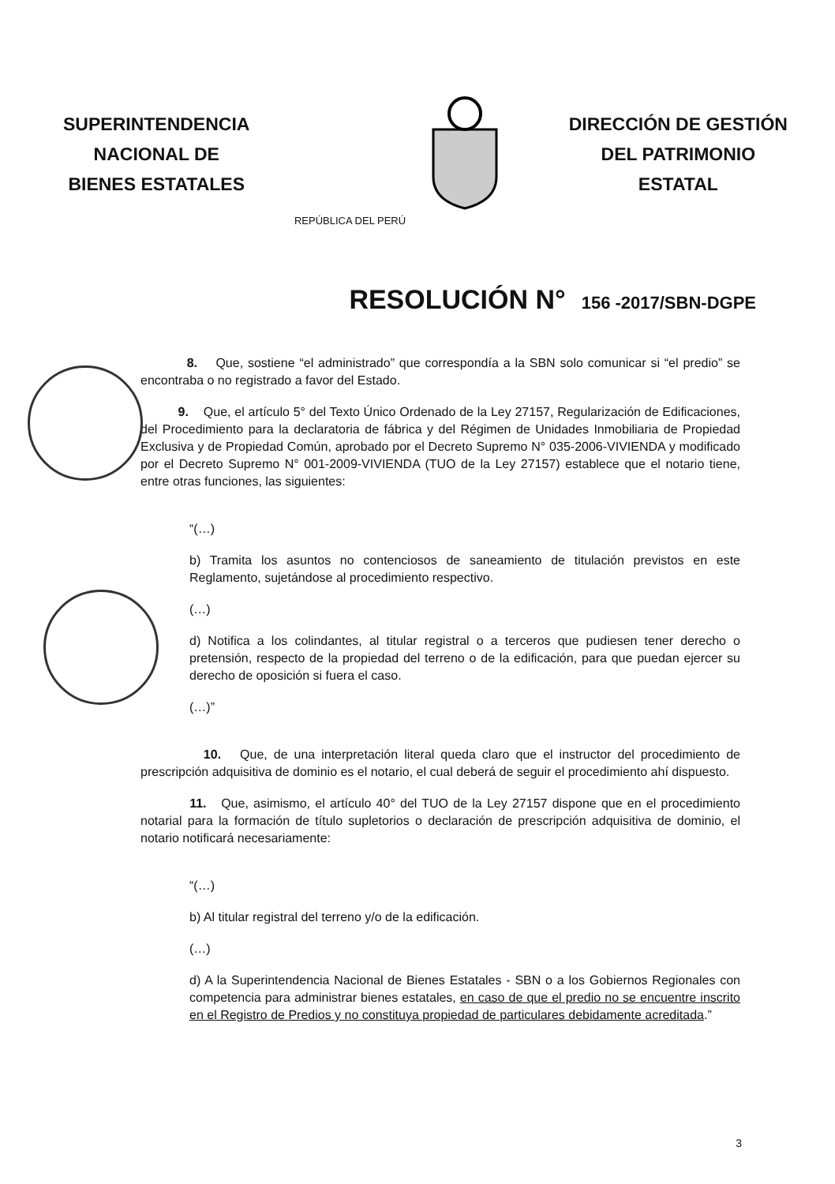SUPERINTENDENCIA
NACIONAL DE
BIENES ESTATALES
REPÚBLICA DEL PERÚ
DIRECCIÓN DE GESTIÓN
DEL PATRIMONIO
ESTATAL
RESOLUCIÓN N° 156 -2017/SBN-DGPE
8. Que, sostiene “el administrado” que correspondía a la SBN solo comunicar si “el predio” se encontraba o no registrado a favor del Estado.
9. Que, el artículo 5° del Texto Único Ordenado de la Ley 27157, Regularización de Edificaciones, del Procedimiento para la declaratoria de fábrica y del Régimen de Unidades Inmobiliaria de Propiedad Exclusiva y de Propiedad Común, aprobado por el Decreto Supremo N° 035-2006-VIVIENDA y modificado por el Decreto Supremo N° 001-2009-VIVIENDA (TUO de la Ley 27157) establece que el notario tiene, entre otras funciones, las siguientes:
“(…)
b) Tramita los asuntos no contenciosos de saneamiento de titulación previstos en este Reglamento, sujetándose al procedimiento respectivo.
(…)
d) Notifica a los colindantes, al titular registral o a terceros que pudiesen tener derecho o pretensión, respecto de la propiedad del terreno o de la edificación, para que puedan ejercer su derecho de oposición si fuera el caso.
(…)”
10. Que, de una interpretación literal queda claro que el instructor del procedimiento de prescripción adquisitiva de dominio es el notario, el cual deberá de seguir el procedimiento ahí dispuesto.
11. Que, asimismo, el artículo 40° del TUO de la Ley 27157 dispone que en el procedimiento notarial para la formación de título supletorios o declaración de prescripción adquisitiva de dominio, el notario notificará necesariamente:
“(…)
b) Al titular registral del terreno y/o de la edificación.
(…)
d) A la Superintendencia Nacional de Bienes Estatales - SBN o a los Gobiernos Regionales con competencia para administrar bienes estatales, en caso de que el predio no se encuentre inscrito en el Registro de Predios y no constituya propiedad de particulares debidamente acreditada.”
3